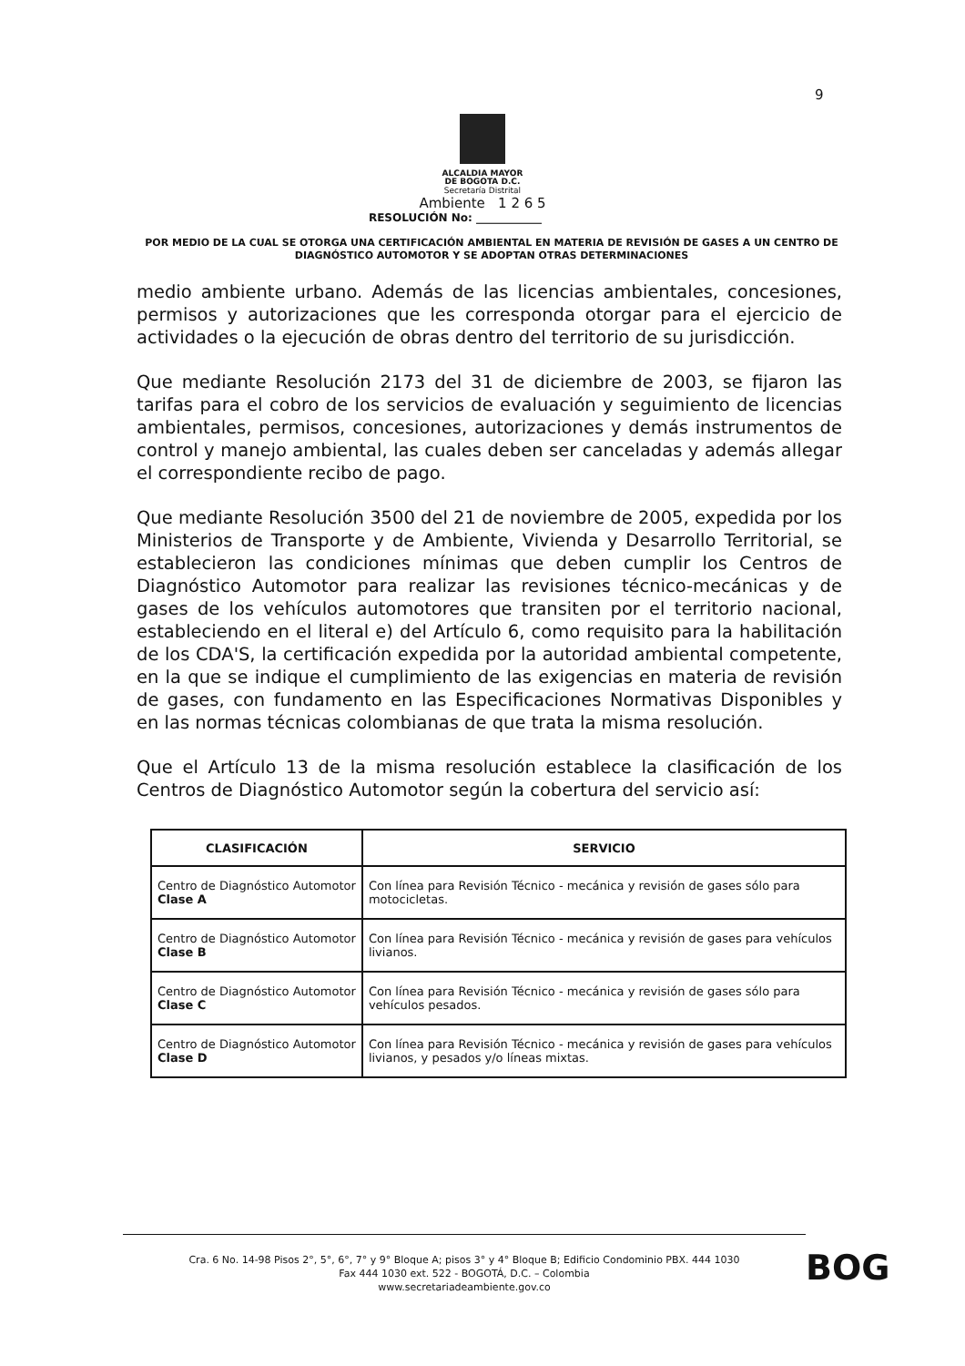9
ALCALDIA MAYOR
DE BOGOTA D.C.
Secretaría Distrital
Ambiente 1 2 6 5
RESOLUCIÓN No: ____________
POR MEDIO DE LA CUAL SE OTORGA UNA CERTIFICACIÓN AMBIENTAL EN MATERIA DE REVISIÓN DE GASES A UN CENTRO DE DIAGNÓSTICO AUTOMOTOR Y SE ADOPTAN OTRAS DETERMINACIONES
medio ambiente urbano. Además de las licencias ambientales, concesiones, permisos y autorizaciones que les corresponda otorgar para el ejercicio de actividades o la ejecución de obras dentro del territorio de su jurisdicción.
Que mediante Resolución 2173 del 31 de diciembre de 2003, se fijaron las tarifas para el cobro de los servicios de evaluación y seguimiento de licencias ambientales, permisos, concesiones, autorizaciones y demás instrumentos de control y manejo ambiental, las cuales deben ser canceladas y además allegar el correspondiente recibo de pago.
Que mediante Resolución 3500 del 21 de noviembre de 2005, expedida por los Ministerios de Transporte y de Ambiente, Vivienda y Desarrollo Territorial, se establecieron las condiciones mínimas que deben cumplir los Centros de Diagnóstico Automotor para realizar las revisiones técnico-mecánicas y de gases de los vehículos automotores que transiten por el territorio nacional, estableciendo en el literal e) del Artículo 6, como requisito para la habilitación de los CDA'S, la certificación expedida por la autoridad ambiental competente, en la que se indique el cumplimiento de las exigencias en materia de revisión de gases, con fundamento en las Especificaciones Normativas Disponibles y en las normas técnicas colombianas de que trata la misma resolución.
Que el Artículo 13 de la misma resolución establece la clasificación de los Centros de Diagnóstico Automotor según la cobertura del servicio así:
| CLASIFICACIÓN | SERVICIO |
| --- | --- |
| Centro de Diagnóstico Automotor Clase A | Con línea para Revisión Técnico - mecánica y revisión de gases sólo para motocicletas. |
| Centro de Diagnóstico Automotor Clase B | Con línea para Revisión Técnico - mecánica y revisión de gases para vehículos livianos. |
| Centro de Diagnóstico Automotor Clase C | Con línea para Revisión Técnico - mecánica y revisión de gases sólo para vehículos pesados. |
| Centro de Diagnóstico Automotor Clase D | Con línea para Revisión Técnico - mecánica y revisión de gases para vehículos livianos, y pesados y/o líneas mixtas. |
Cra. 6 No. 14-98 Pisos 2°, 5°, 6°, 7° y 9° Bloque A; pisos 3° y 4° Bloque B; Edificio Condominio PBX. 444 1030
Fax 444 1030 ext. 522 - BOGOTÁ, D.C. – Colombia
www.secretariadeambiente.gov.co
BOG